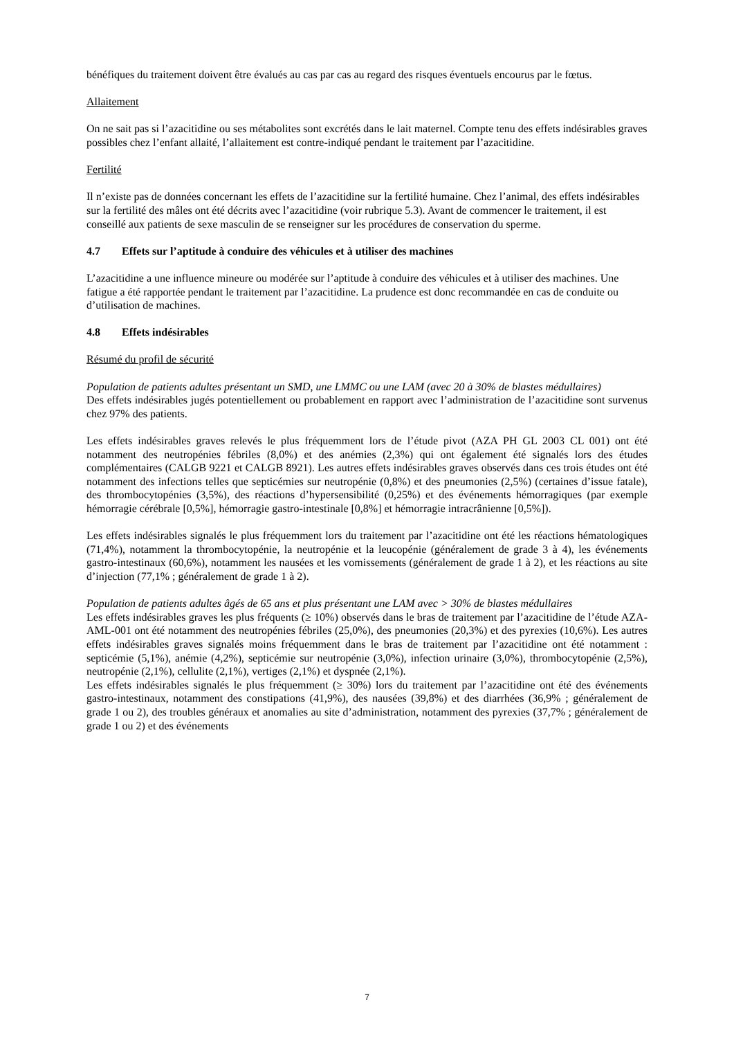bénéfiques du traitement doivent être évalués au cas par cas au regard des risques éventuels encourus par le fœtus.
Allaitement
On ne sait pas si l’azacitidine ou ses métabolites sont excrétés dans le lait maternel. Compte tenu des effets indésirables graves possibles chez l’enfant allaité, l’allaitement est contre-indiqué pendant le traitement par l’azacitidine.
Fertilité
Il n’existe pas de données concernant les effets de l’azacitidine sur la fertilité humaine. Chez l’animal, des effets indésirables sur la fertilité des mâles ont été décrits avec l’azacitidine (voir rubrique 5.3). Avant de commencer le traitement, il est conseillé aux patients de sexe masculin de se renseigner sur les procédures de conservation du sperme.
4.7 Effets sur l’aptitude à conduire des véhicules et à utiliser des machines
L’azacitidine a une influence mineure ou modérée sur l’aptitude à conduire des véhicules et à utiliser des machines. Une fatigue a été rapportée pendant le traitement par l’azacitidine. La prudence est donc recommandée en cas de conduite ou d’utilisation de machines.
4.8 Effets indésirables
Résumé du profil de sécurité
Population de patients adultes présentant un SMD, une LMMC ou une LAM (avec 20 à 30% de blastes médullaires)
Des effets indésirables jugés potentiellement ou probablement en rapport avec l’administration de l’azacitidine sont survenus chez 97% des patients.
Les effets indésirables graves relevés le plus fréquemment lors de l’étude pivot (AZA PH GL 2003 CL 001) ont été notamment des neutropénies fébriles (8,0%) et des anémies (2,3%) qui ont également été signalés lors des études complémentaires (CALGB 9221 et CALGB 8921). Les autres effets indésirables graves observés dans ces trois études ont été notamment des infections telles que septicémies sur neutropénie (0,8%) et des pneumonies (2,5%) (certaines d’issue fatale), des thrombocytopénies (3,5%), des réactions d’hypersensibilité (0,25%) et des événements hémorragiques (par exemple hémorragie cérébrale [0,5%], hémorragie gastro-intestinale [0,8%] et hémorragie intracrânienne [0,5%]).
Les effets indésirables signalés le plus fréquemment lors du traitement par l’azacitidine ont été les réactions hématologiques (71,4%), notamment la thrombocytopénie, la neutropénie et la leucopénie (généralement de grade 3 à 4), les événements gastro-intestinaux (60,6%), notamment les nausées et les vomissements (généralement de grade 1 à 2), et les réactions au site d’injection (77,1% ; généralement de grade 1 à 2).
Population de patients adultes âgés de 65 ans et plus présentant une LAM avec > 30% de blastes médullaires
Les effets indésirables graves les plus fréquents (≥ 10%) observés dans le bras de traitement par l’azacitidine de l’étude AZA-AML-001 ont été notamment des neutropénies fébriles (25,0%), des pneumonies (20,3%) et des pyrexies (10,6%). Les autres effets indésirables graves signalés moins fréquemment dans le bras de traitement par l’azacitidine ont été notamment : septicémie (5,1%), anémie (4,2%), septicémie sur neutropénie (3,0%), infection urinaire (3,0%), thrombocytopénie (2,5%), neutropénie (2,1%), cellulite (2,1%), vertiges (2,1%) et dyspnée (2,1%).
Les effets indésirables signalés le plus fréquemment (≥ 30%) lors du traitement par l’azacitidine ont été des événements gastro-intestinaux, notamment des constipations (41,9%), des nausées (39,8%) et des diarrhées (36,9% ; généralement de grade 1 ou 2), des troubles généraux et anomalies au site d’administration, notamment des pyrexies (37,7% ; généralement de grade 1 ou 2) et des événements
7